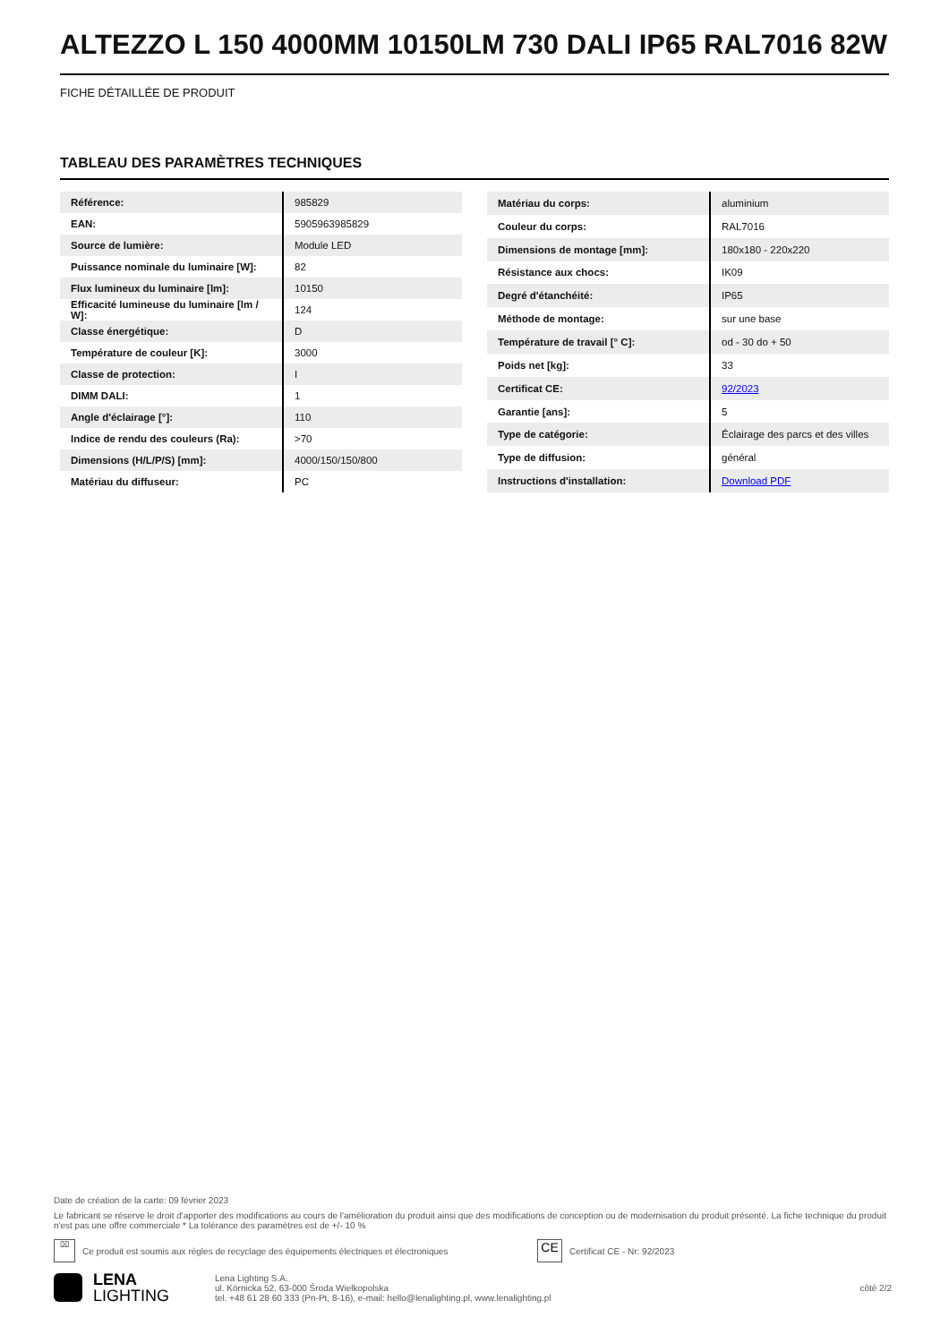ALTEZZO L 150 4000MM 10150LM 730 DALI IP65 RAL7016 82W
FICHE DÉTAILLÉE DE PRODUIT
TABLEAU DES PARAMÈTRES TECHNIQUES
| Référence: | 985829 |
| EAN: | 5905963985829 |
| Source de lumière: | Module LED |
| Puissance nominale du luminaire [W]: | 82 |
| Flux lumineux du luminaire [lm]: | 10150 |
| Efficacité lumineuse du luminaire [lm / W]: | 124 |
| Classe énergétique: | D |
| Température de couleur [K]: | 3000 |
| Classe de protection: | I |
| DIMM DALI: | 1 |
| Angle d'éclairage [°]: | 110 |
| Indice de rendu des couleurs (Ra): | >70 |
| Dimensions (H/L/P/S) [mm]: | 4000/150/150/800 |
| Matériau du diffuseur: | PC |
| Matériau du corps: | aluminium |
| Couleur du corps: | RAL7016 |
| Dimensions de montage [mm]: | 180x180 - 220x220 |
| Résistance aux chocs: | IK09 |
| Degré d'étanchéité: | IP65 |
| Méthode de montage: | sur une base |
| Température de travail [° C]: | od - 30 do + 50 |
| Poids net [kg]: | 33 |
| Certificat CE: | 92/2023 |
| Garantie [ans]: | 5 |
| Type de catégorie: | Éclairage des parcs et des villes |
| Type de diffusion: | général |
| Instructions d'installation: | Download PDF |
Date de création de la carte: 09 février 2023
Le fabricant se réserve le droit d'apporter des modifications au cours de l'amélioration du produit ainsi que des modifications de conception ou de modernisation du produit présenté. La fiche technique du produit n'est pas une offre commerciale * La tolérance des paramètres est de +/- 10 %
⌧
Ce produit est soumis aux règles de recyclage des équipements électriques et électroniques
CE
Certificat CE - Nr: 92/2023
LENA
LIGHTING
Lena Lighting S.A.
ul. Kórnicka 52, 63-000 Środa Wielkopolska
tel. +48 61 28 60 333 (Pn-Pt, 8-16), e-mail: hello@lenalighting.pl, www.lenalighting.pl
côté 2/2